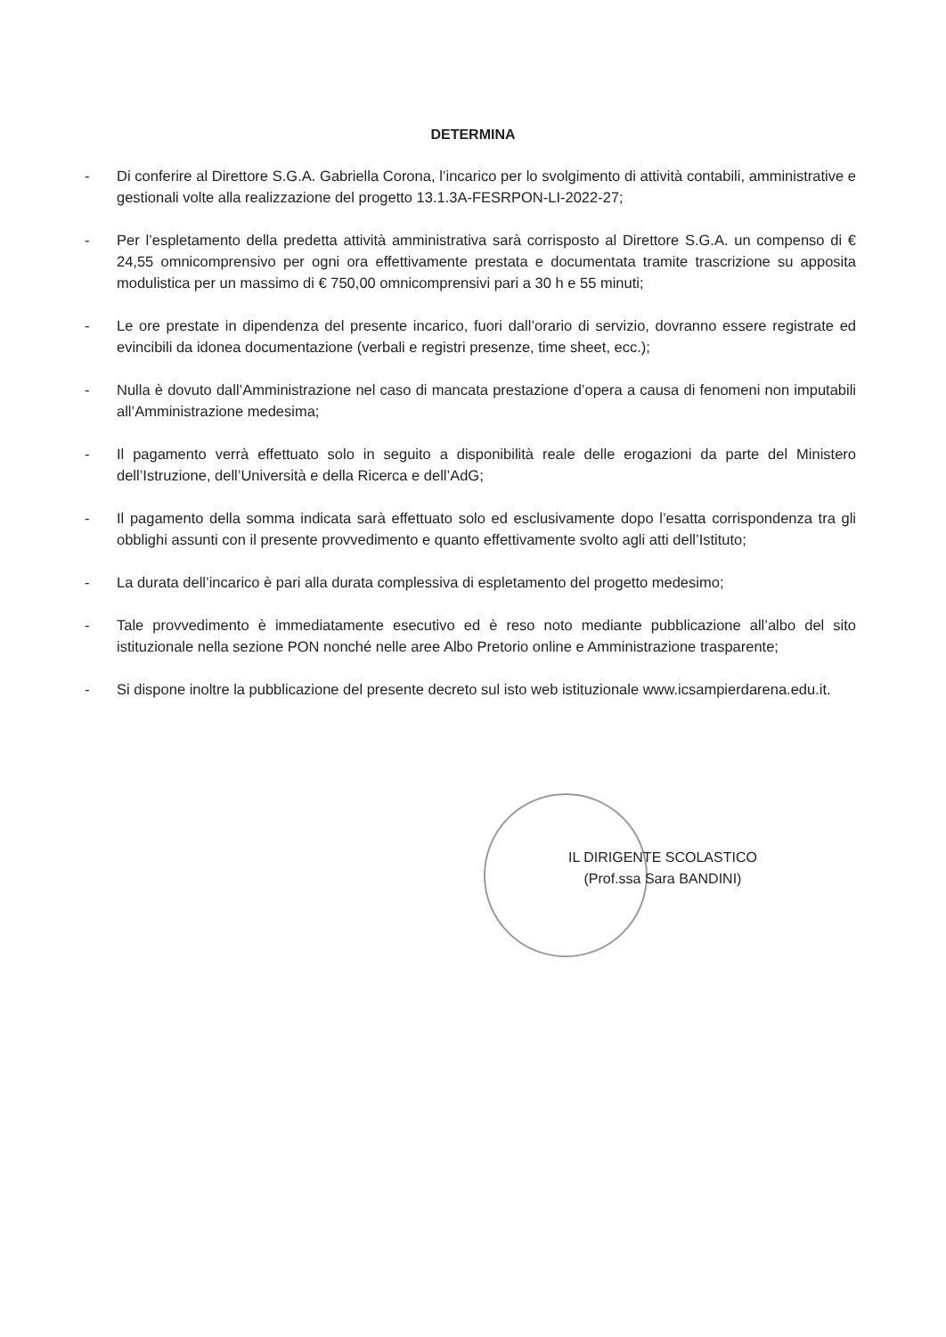DETERMINA
- Di conferire al Direttore S.G.A. Gabriella Corona, l’incarico per lo svolgimento di attività contabili, amministrative e gestionali volte alla realizzazione del progetto 13.1.3A-FESRPON-LI-2022-27;
- Per l’espletamento della predetta attività amministrativa sarà corrisposto al Direttore S.G.A. un compenso di € 24,55 omnicomprensivo per ogni ora effettivamente prestata e documentata tramite trascrizione su apposita modulistica per un massimo di € 750,00 omnicomprensivi pari a 30 h e 55 minuti;
- Le ore prestate in dipendenza del presente incarico, fuori dall’orario di servizio, dovranno essere registrate ed evincibili da idonea documentazione (verbali e registri presenze, time sheet, ecc.);
- Nulla è dovuto dall’Amministrazione nel caso di mancata prestazione d’opera a causa di fenomeni non imputabili all’Amministrazione medesima;
- Il pagamento verrà effettuato solo in seguito a disponibilità reale delle erogazioni da parte del Ministero dell’Istruzione, dell’Università e della Ricerca e dell’AdG;
- Il pagamento della somma indicata sarà effettuato solo ed esclusivamente dopo l’esatta corrispondenza tra gli obblighi assunti con il presente provvedimento e quanto effettivamente svolto agli atti dell’Istituto;
- La durata dell’incarico è pari alla durata complessiva di espletamento del progetto medesimo;
- Tale provvedimento è immediatamente esecutivo ed è reso noto mediante pubblicazione all’albo del sito istituzionale nella sezione PON nonché nelle aree Albo Pretorio online e Amministrazione trasparente;
- Si dispone inoltre la pubblicazione del presente decreto sul isto web istituzionale www.icsampierdarena.edu.it.
IL DIRIGENTE SCOLASTICO
(Prof.ssa Sara BANDINI)